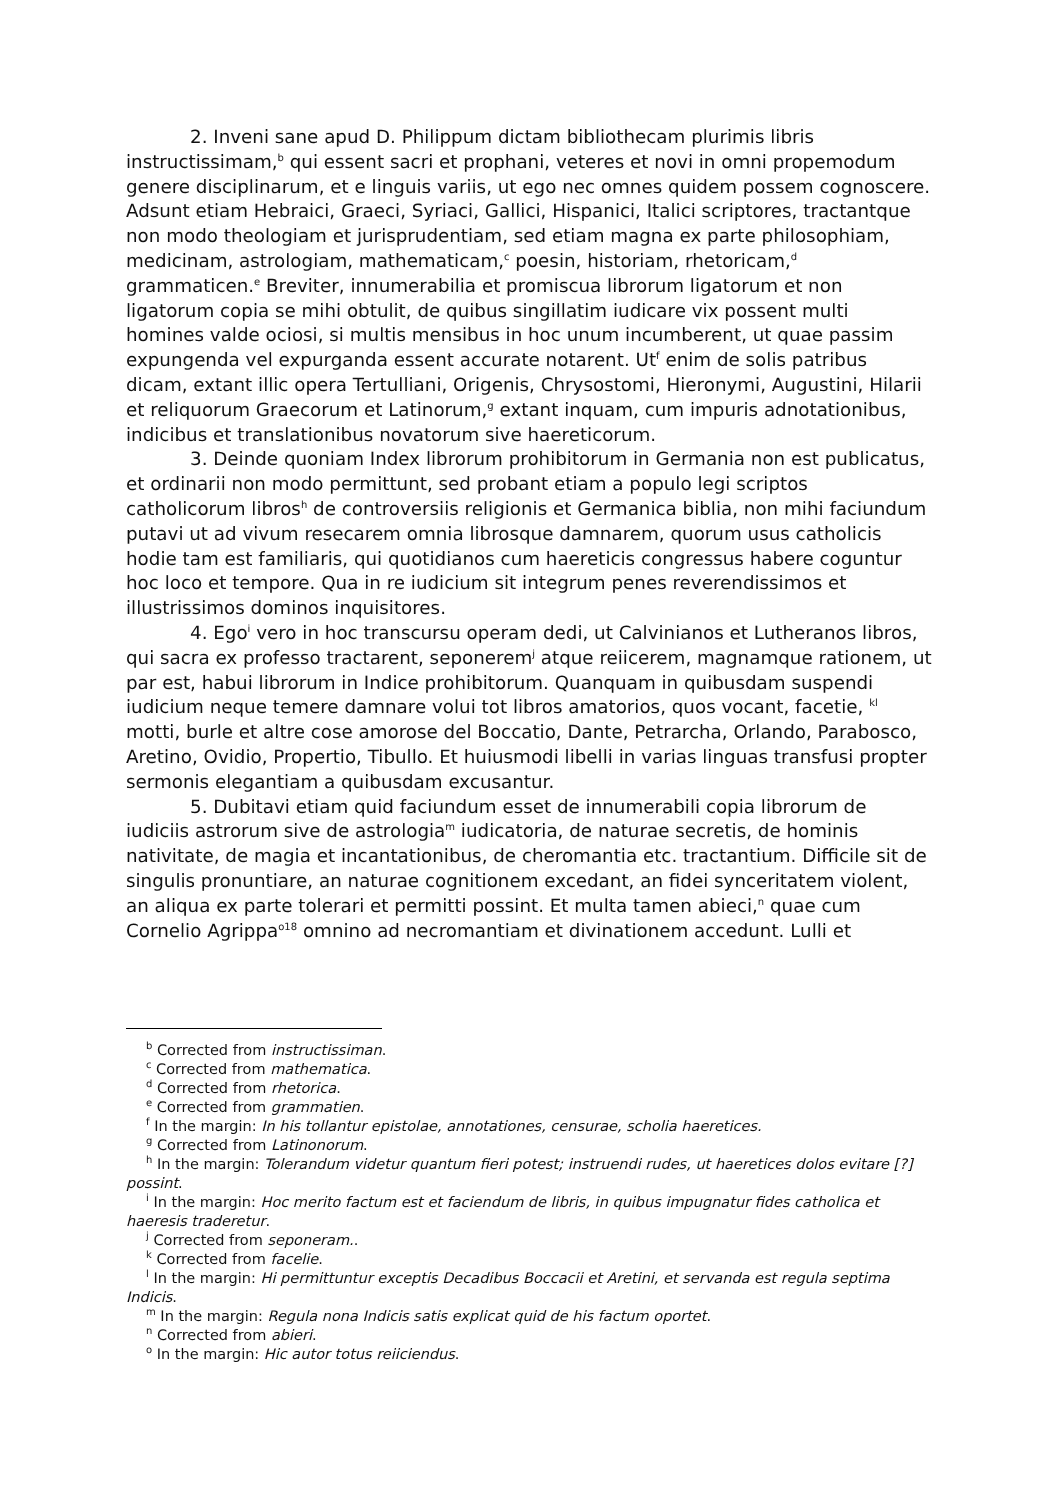2. Inveni sane apud D. Philippum dictam bibliothecam plurimis libris instructissimam,<sup>b</sup> qui essent sacri et prophani, veteres et novi in omni propemodum genere disciplinarum, et e linguis variis, ut ego nec omnes quidem possem cognoscere. Adsunt etiam Hebraici, Graeci, Syriaci, Gallici, Hispanici, Italici scriptores, tractantque non modo theologiam et jurisprudentiam, sed etiam magna ex parte philosophiam, medicinam, astrologiam, mathematicam,<sup>c</sup> poesin, historiam, rhetoricam,<sup>d</sup> grammaticen.<sup>e</sup> Breviter, innumerabilia et promiscua librorum ligatorum et non ligatorum copia se mihi obtulit, de quibus singillatim iudicare vix possent multi homines valde ociosi, si multis mensibus in hoc unum incumberent, ut quae passim expungenda vel expurganda essent accurate notarent. Ut<sup>f</sup> enim de solis patribus dicam, extant illic opera Tertulliani, Origenis, Chrysostomi, Hieronymi, Augustini, Hilarii et reliquorum Graecorum et Latinorum,<sup>g</sup> extant inquam, cum impuris adnotationibus, indicibus et translationibus novatorum sive haereticorum.
3. Deinde quoniam Index librorum prohibitorum in Germania non est publicatus, et ordinarii non modo permittunt, sed probant etiam a populo legi scriptos catholicorum libros<sup>h</sup> de controversiis religionis et Germanica biblia, non mihi faciundum putavi ut ad vivum resecarem omnia librosque damnarem, quorum usus catholicis hodie tam est familiaris, qui quotidianos cum haereticis congressus habere coguntur hoc loco et tempore. Qua in re iudicium sit integrum penes reverendissimos et illustrissimos dominos inquisitores.
4. Ego<sup>i</sup> vero in hoc transcursu operam dedi, ut Calvinianos et Lutheranos libros, qui sacra ex professo tractarent, seponerem<sup>j</sup> atque reiicerem, magnamque rationem, ut par est, habui librorum in Indice prohibitorum. Quanquam in quibusdam suspendi iudicium neque temere damnare volui tot libros amatorios, quos vocant, facetie, <sup>kl</sup> motti, burle et altre cose amorose del Boccatio, Dante, Petrarcha, Orlando, Parabosco, Aretino, Ovidio, Propertio, Tibullo. Et huiusmodi libelli in varias linguas transfusi propter sermonis elegantiam a quibusdam excusantur.
5. Dubitavi etiam quid faciundum esset de innumerabili copia librorum de iudiciis astrorum sive de astrologia<sup>m</sup> iudicatoria, de naturae secretis, de hominis nativitate, de magia et incantationibus, de cheromantia etc. tractantium. Difficile sit de singulis pronuntiare, an naturae cognitionem excedant, an fidei synceritatem violent, an aliqua ex parte tolerari et permitti possint. Et multa tamen abieci,<sup>n</sup> quae cum Cornelio Agrippa<sup>o18</sup> omnino ad necromantiam et divinationem accedunt. Lulli et
<sup>b</sup> Corrected from instructissiman.
<sup>c</sup> Corrected from mathematica.
<sup>d</sup> Corrected from rhetorica.
<sup>e</sup> Corrected from grammatien.
<sup>f</sup> In the margin: In his tollantur epistolae, annotationes, censurae, scholia haeretices.
<sup>g</sup> Corrected from Latinonorum.
<sup>h</sup> In the margin: Tolerandum videtur quantum fieri potest; instruendi rudes, ut haeretices dolos evitare [?] possint.
<sup>i</sup> In the margin: Hoc merito factum est et faciendum de libris, in quibus impugnatur fides catholica et haeresis traderetur.
<sup>j</sup> Corrected from seponeram..
<sup>k</sup> Corrected from facelie.
<sup>l</sup> In the margin: Hi permittuntur exceptis Decadibus Boccacii et Aretini, et servanda est regula septima Indicis.
<sup>m</sup> In the margin: Regula nona Indicis satis explicat quid de his factum oportet.
<sup>n</sup> Corrected from abieri.
<sup>o</sup> In the margin: Hic autor totus reiiciendus.